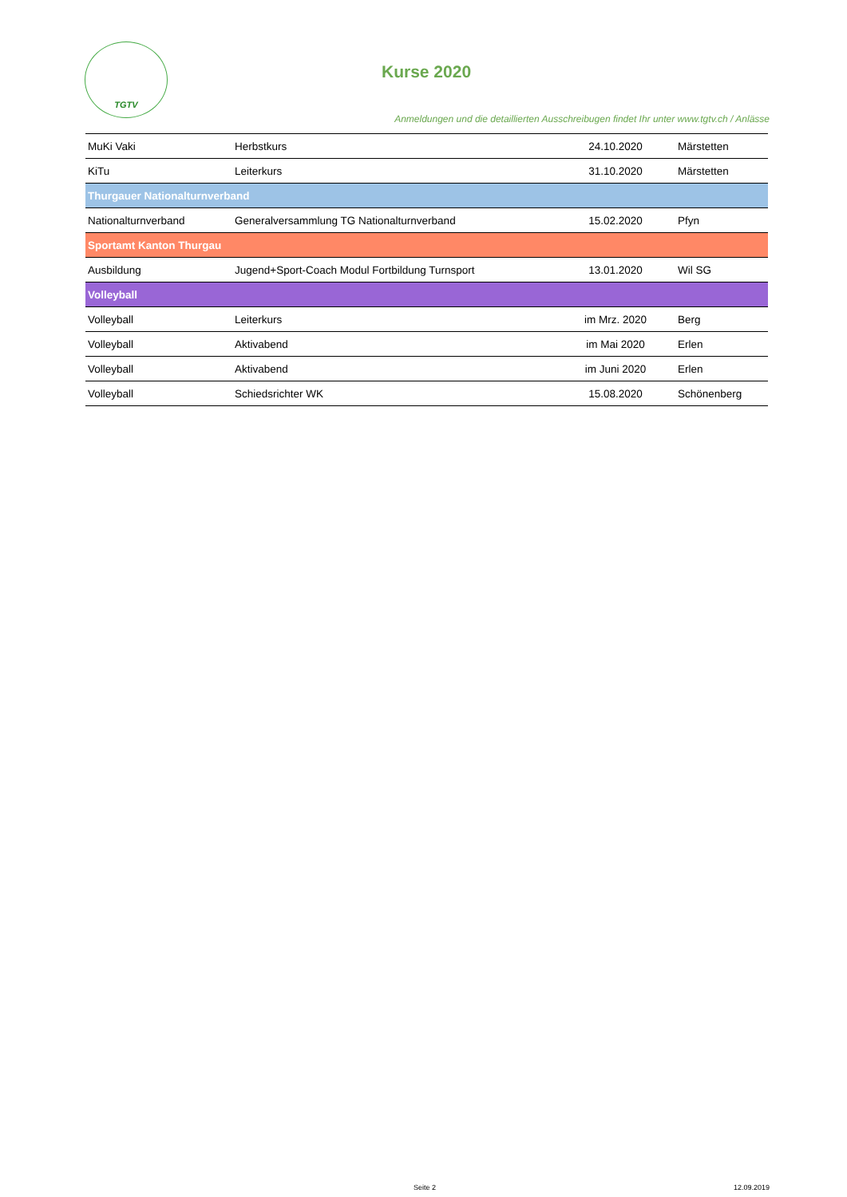TGTV
Kurse 2020
Anmeldungen und die detaillierten Ausschreibugen findet Ihr unter www.tgtv.ch / Anlässe
| MuKi Vaki | Herbstkurs | 24.10.2020 | Märstetten |
| KiTu | Leiterkurs | 31.10.2020 | Märstetten |
| Thurgauer Nationalturnverband | | | |
| Nationalturnverband | Generalversammlung TG Nationalturnverband | 15.02.2020 | Pfyn |
| Sportamt Kanton Thurgau | | | |
| Ausbildung | Jugend+Sport-Coach Modul Fortbildung Turnsport | 13.01.2020 | Wil SG |
| Volleyball | | | |
| Volleyball | Leiterkurs | im Mrz. 2020 | Berg |
| Volleyball | Aktivabend | im Mai 2020 | Erlen |
| Volleyball | Aktivabend | im Juni 2020 | Erlen |
| Volleyball | Schiedsrichter WK | 15.08.2020 | Schönenberg |
Seite 2 12.09.2019